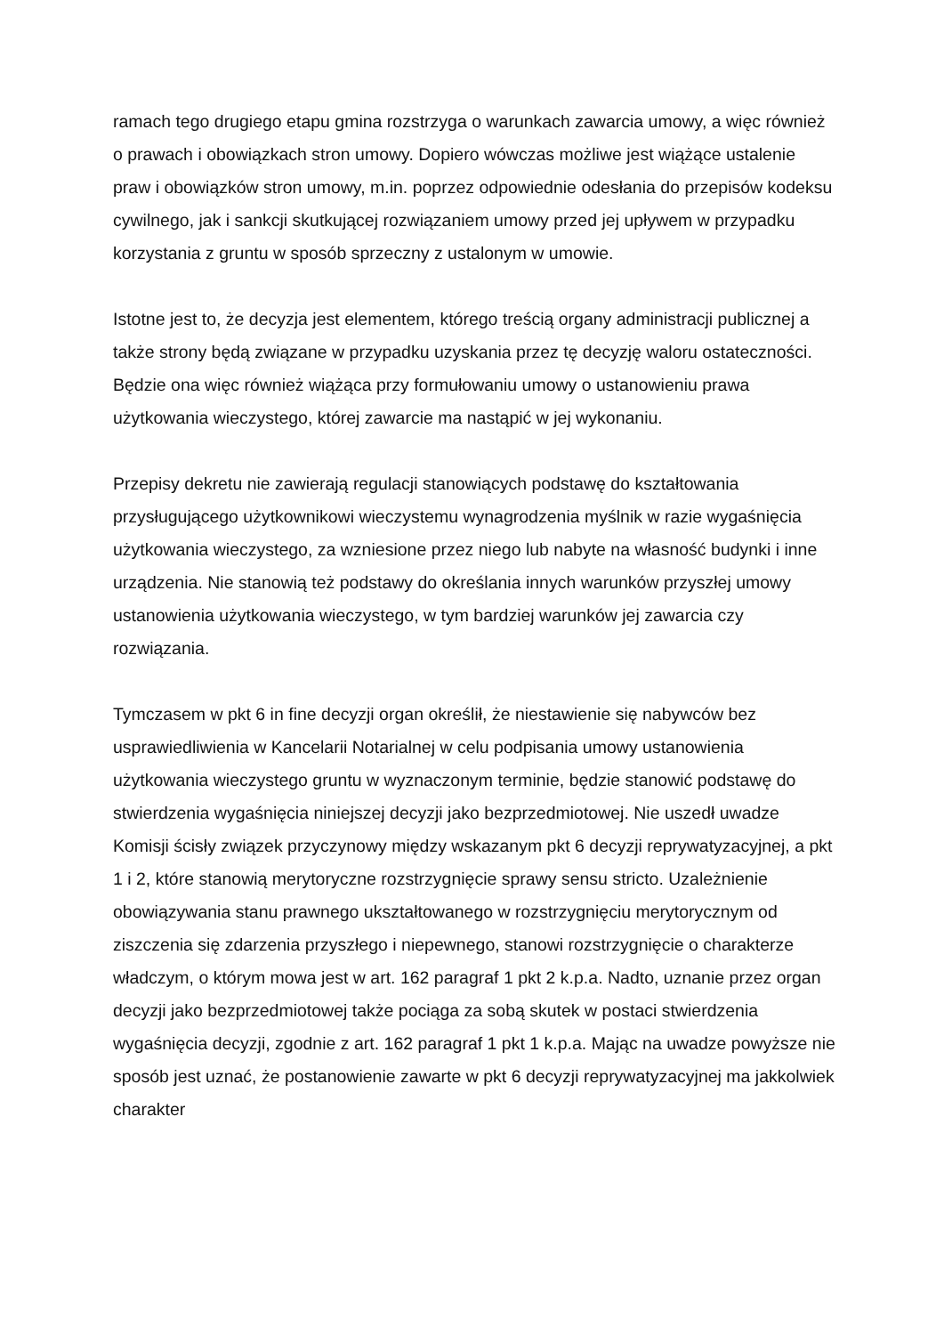ramach tego drugiego etapu gmina rozstrzyga o warunkach zawarcia umowy, a więc również o prawach i obowiązkach stron umowy. Dopiero wówczas możliwe jest wiążące ustalenie praw i obowiązków stron umowy, m.in. poprzez odpowiednie odesłania do przepisów kodeksu cywilnego, jak i sankcji skutkującej rozwiązaniem umowy przed jej upływem w przypadku korzystania z gruntu w sposób sprzeczny z ustalonym w umowie.
Istotne jest to, że decyzja jest elementem, którego treścią organy administracji publicznej a także strony będą związane w przypadku uzyskania przez tę decyzję waloru ostateczności. Będzie ona więc również wiążąca przy formułowaniu umowy o ustanowieniu prawa użytkowania wieczystego, której zawarcie ma nastąpić w jej wykonaniu.
Przepisy dekretu nie zawierają regulacji stanowiących podstawę do kształtowania przysługującego użytkownikowi wieczystemu wynagrodzenia myślnik w razie wygaśnięcia użytkowania wieczystego, za wzniesione przez niego lub nabyte na własność budynki i inne urządzenia. Nie stanowią też podstawy do określania innych warunków przyszłej umowy ustanowienia użytkowania wieczystego, w tym bardziej warunków jej zawarcia czy rozwiązania.
Tymczasem w pkt 6 in fine decyzji organ określił, że niestawienie się nabywców bez usprawiedliwienia w Kancelarii Notarialnej w celu podpisania umowy ustanowienia użytkowania wieczystego gruntu w wyznaczonym terminie, będzie stanowić podstawę do stwierdzenia wygaśnięcia niniejszej decyzji jako bezprzedmiotowej. Nie uszedł uwadze Komisji ścisły związek przyczynowy między wskazanym pkt 6 decyzji reprywatyzacyjnej, a pkt 1 i 2, które stanowią merytoryczne rozstrzygnięcie sprawy sensu stricto. Uzależnienie obowiązywania stanu prawnego ukształtowanego w rozstrzygnięciu merytorycznym od ziszczenia się zdarzenia przyszłego i niepewnego, stanowi rozstrzygnięcie o charakterze władczym, o którym mowa jest w art. 162 paragraf 1 pkt 2 k.p.a. Nadto, uznanie przez organ decyzji jako bezprzedmiotowej także pociąga za sobą skutek w postaci stwierdzenia wygaśnięcia decyzji, zgodnie z art. 162 paragraf 1 pkt 1 k.p.a. Mając na uwadze powyższe nie sposób jest uznać, że postanowienie zawarte w pkt 6 decyzji reprywatyzacyjnej ma jakkolwiek charakter